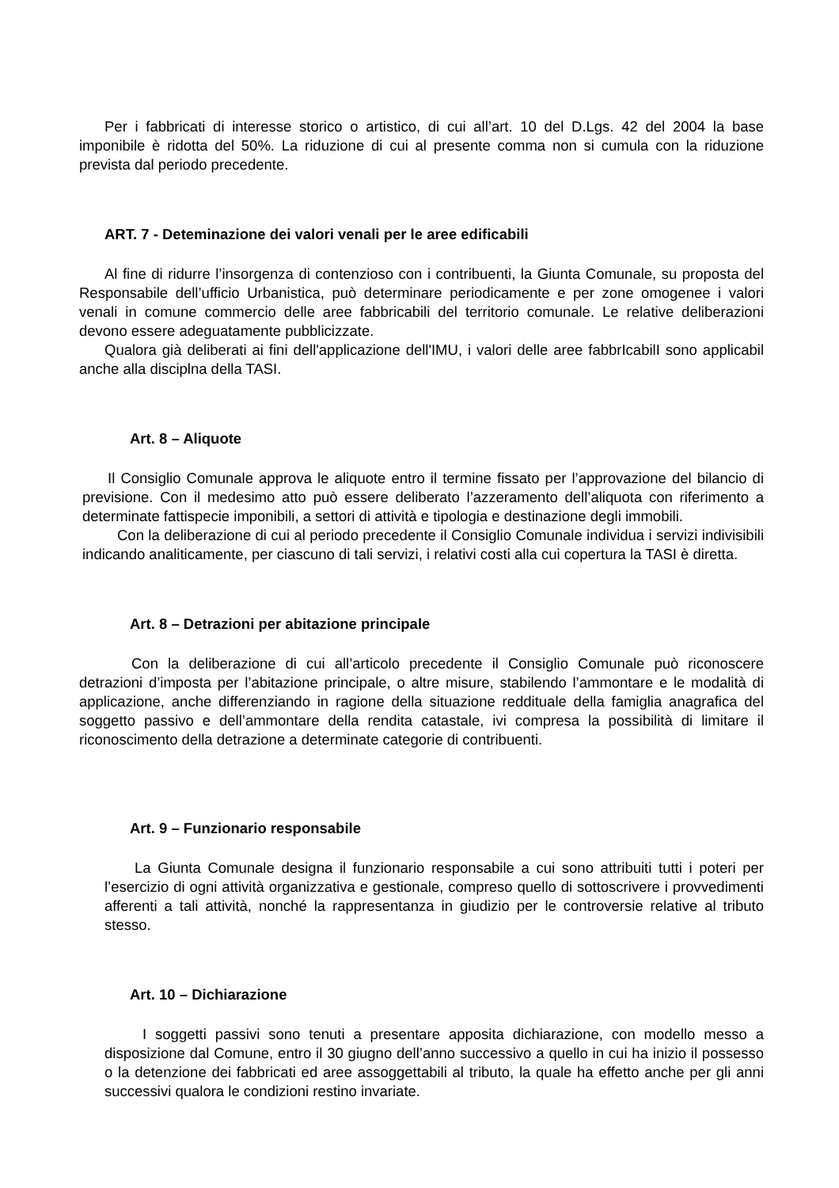Per i fabbricati di interesse storico o artistico, di cui all’art. 10 del D.Lgs. 42 del 2004 la base imponibile è ridotta del 50%. La riduzione di cui al presente comma non si cumula con la riduzione prevista dal periodo precedente.
ART. 7 - Deteminazione dei valori venali per le aree edificabili
Al fine di ridurre l’insorgenza di contenzioso con i contribuenti, la Giunta Comunale, su proposta del Responsabile dell’ufficio Urbanistica, può determinare periodicamente e per zone omogenee i valori venali in comune commercio delle aree fabbricabili del territorio comunale. Le relative deliberazioni devono essere adeguatamente pubblicizzate.
Qualora già deliberati ai fini dell'applicazione dell'IMU, i valori delle aree fabbrIcabilI sono applicabil anche alla disciplna della TASI.
Art. 8 – Aliquote
Il Consiglio Comunale approva le aliquote entro il termine fissato per l’approvazione del bilancio di previsione. Con il medesimo atto può essere deliberato l’azzeramento dell’aliquota con riferimento a determinate fattispecie imponibili, a settori di attività e tipologia e destinazione degli immobili.
Con la deliberazione di cui al periodo precedente il Consiglio Comunale individua i servizi indivisibili indicando analiticamente, per ciascuno di tali servizi, i relativi costi alla cui copertura la TASI è diretta.
Art. 8 – Detrazioni per abitazione principale
Con la deliberazione di cui all’articolo precedente il Consiglio Comunale può riconoscere detrazioni d’imposta per l’abitazione principale, o altre misure, stabilendo l’ammontare e le modalità di applicazione, anche differenziando in ragione della situazione reddituale della famiglia anagrafica del soggetto passivo e dell’ammontare della rendita catastale, ivi compresa la possibilità di limitare il riconoscimento della detrazione a determinate categorie di contribuenti.
Art. 9 – Funzionario responsabile
La Giunta Comunale designa il funzionario responsabile a cui sono attribuiti tutti i poteri per l’esercizio di ogni attività organizzativa e gestionale, compreso quello di sottoscrivere i provvedimenti afferenti a tali attività, nonché la rappresentanza in giudizio per le controversie relative al tributo stesso.
Art. 10 – Dichiarazione
I soggetti passivi sono tenuti a presentare apposita dichiarazione, con modello messo a disposizione dal Comune, entro il 30 giugno dell’anno successivo a quello in cui ha inizio il possesso o la detenzione dei fabbricati ed aree assoggettabili al tributo, la quale ha effetto anche per gli anni successivi qualora le condizioni restino invariate.